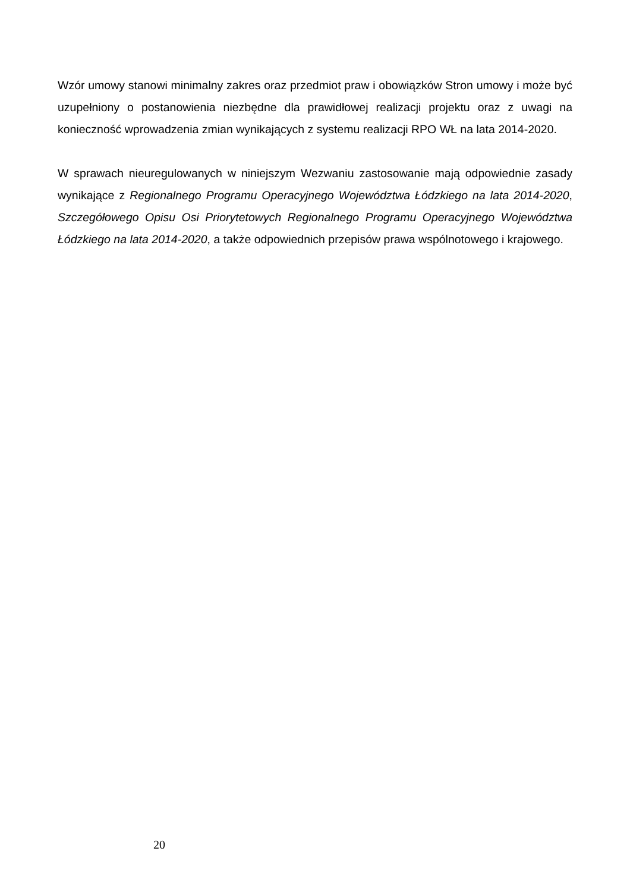Wzór umowy stanowi minimalny zakres oraz przedmiot praw i obowiązków Stron umowy i może być uzupełniony o postanowienia niezbędne dla prawidłowej realizacji projektu oraz z uwagi na konieczność wprowadzenia zmian wynikających z systemu realizacji RPO WŁ na lata 2014-2020.
W sprawach nieuregulowanych w niniejszym Wezwaniu zastosowanie mają odpowiednie zasady wynikające z Regionalnego Programu Operacyjnego Województwa Łódzkiego na lata 2014-2020, Szczegółowego Opisu Osi Priorytetowych Regionalnego Programu Operacyjnego Województwa Łódzkiego na lata 2014-2020, a także odpowiednich przepisów prawa wspólnotowego i krajowego.
20